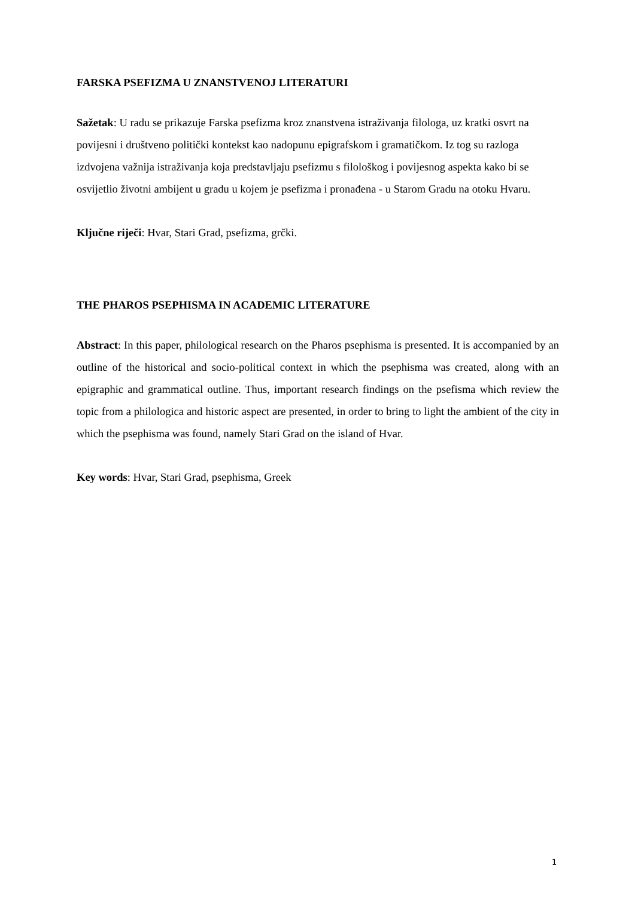FARSKA PSEFIZMA U ZNANSTVENOJ LITERATURI
Sažetak: U radu se prikazuje Farska psefizma kroz znanstvena istraživanja filologa, uz kratki osvrt na povijesni i društveno politički kontekst kao nadopunu epigrafskom i gramatičkom. Iz tog su razloga izdvojena važnija istraživanja koja predstavljaju psefizmu s filološkog i povijesnog aspekta kako bi se osvijetlio životni ambijent u gradu u kojem je psefizma i pronađena - u Starom Gradu na otoku Hvaru.
Ključne riječi: Hvar, Stari Grad, psefizma, grčki.
THE PHAROS PSEPHISMA IN ACADEMIC LITERATURE
Abstract: In this paper, philological research on the Pharos psephisma is presented. It is accompanied by an outline of the historical and socio-political context in which the psephisma was created, along with an epigraphic and grammatical outline. Thus, important research findings on the psefisma which review the topic from a philologica and historic aspect are presented, in order to bring to light the ambient of the city in which the psephisma was found, namely Stari Grad on the island of Hvar.
Key words: Hvar, Stari Grad, psephisma, Greek
1